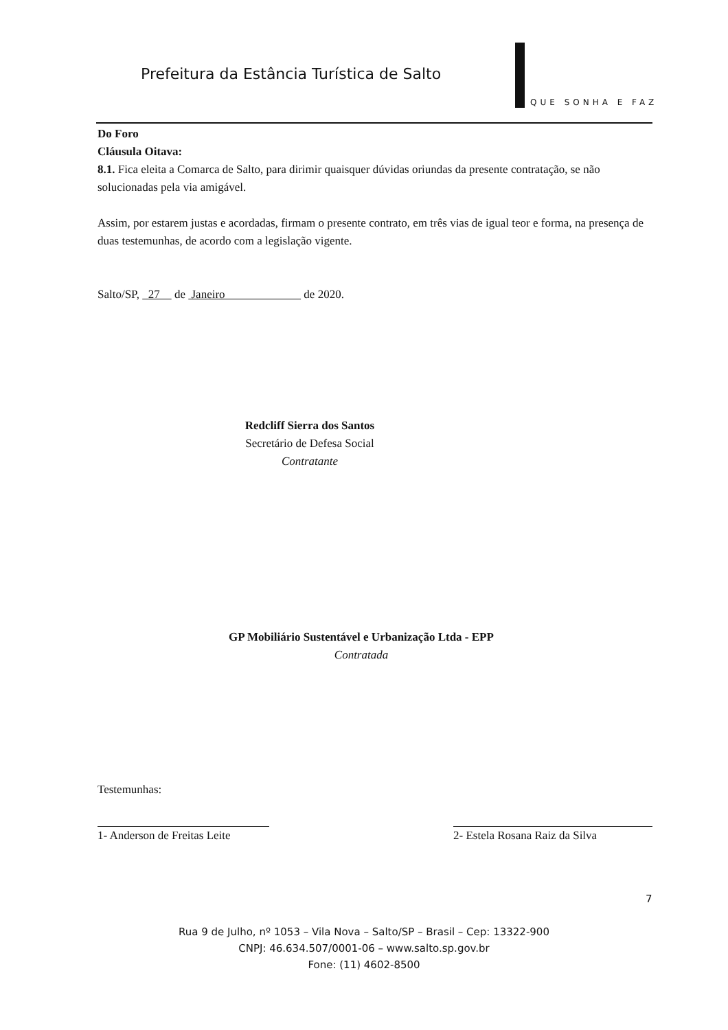Prefeitura da Estância Turística de Salto
QUE SONHA E FAZ
Do Foro
Cláusula Oitava:
8.1. Fica eleita a Comarca de Salto, para dirimir quaisquer dúvidas oriundas da presente contratação, se não solucionadas pela via amigável.
Assim, por estarem justas e acordadas, firmam o presente contrato, em três vias de igual teor e forma, na presença de duas testemunhas, de acordo com a legislação vigente.
Salto/SP, 27 de Janeiro de 2020.
Redcliff Sierra dos Santos
Secretário de Defesa Social
Contratante
GP Mobiliário Sustentável e Urbanização Ltda - EPP
Contratada
Testemunhas:
1- Anderson de Freitas Leite
2- Estela Rosana Raiz da Silva
7
Rua 9 de Julho, nº 1053 – Vila Nova – Salto/SP – Brasil – Cep: 13322-900
CNPJ: 46.634.507/0001-06 – www.salto.sp.gov.br
Fone: (11) 4602-8500